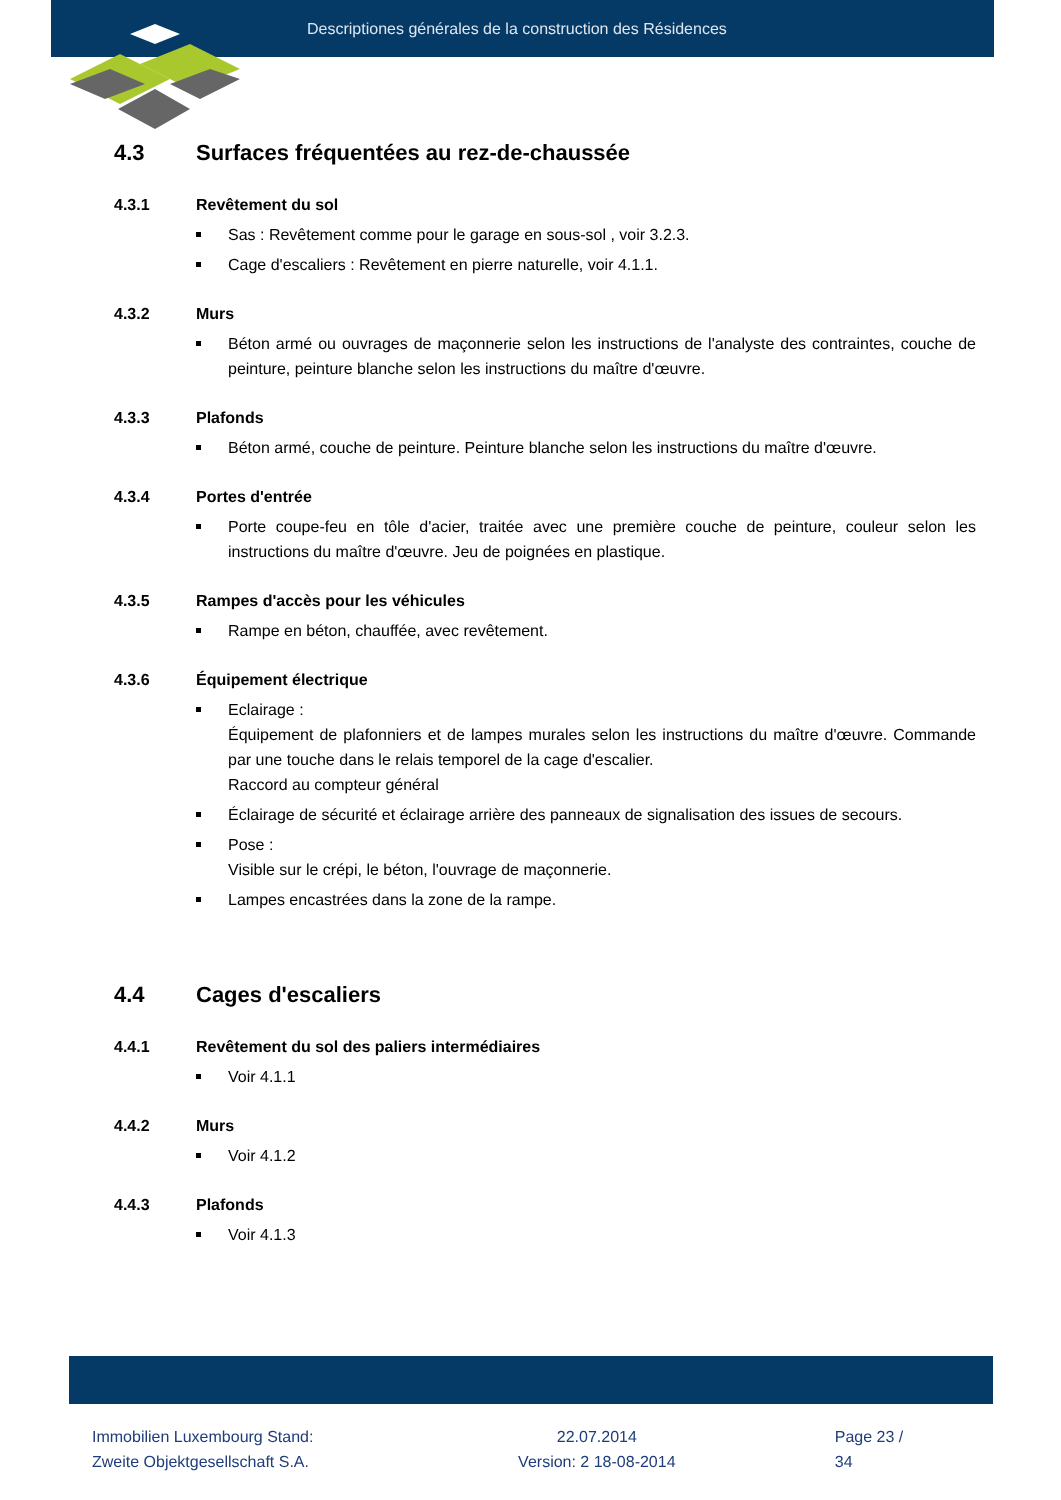Descriptiones générales de la construction des Résidences
4.3 Surfaces fréquentées au rez-de-chaussée
4.3.1 Revêtement du sol
Sas : Revêtement comme pour le garage en sous-sol , voir 3.2.3.
Cage d'escaliers : Revêtement en pierre naturelle, voir 4.1.1.
4.3.2 Murs
Béton armé ou ouvrages de maçonnerie selon les instructions de l'analyste des contraintes, couche de peinture, peinture blanche selon les instructions du maître d'œuvre.
4.3.3 Plafonds
Béton armé, couche de peinture. Peinture blanche selon les instructions du maître d'œuvre.
4.3.4 Portes d'entrée
Porte coupe-feu en tôle d'acier, traitée avec une première couche de peinture, couleur selon les instructions du maître d'œuvre. Jeu de poignées en plastique.
4.3.5 Rampes d'accès pour les véhicules
Rampe en béton, chauffée, avec revêtement.
4.3.6 Équipement électrique
Eclairage :
Équipement de plafonniers et de lampes murales selon les instructions du maître d'œuvre. Commande par une touche dans le relais temporel de la cage d'escalier.
Raccord au compteur général
Éclairage de sécurité et éclairage arrière des panneaux de signalisation des issues de secours.
Pose :
Visible sur le crépi, le béton, l'ouvrage de maçonnerie.
Lampes encastrées dans la zone de la rampe.
4.4 Cages d'escaliers
4.4.1 Revêtement du sol des paliers intermédiaires
Voir 4.1.1
4.4.2 Murs
Voir 4.1.2
4.4.3 Plafonds
Voir 4.1.3
Immobilien Luxembourg Stand:
Zweite Objektgesellschaft S.A.
22.07.2014
Version: 2 18-08-2014
Page 23 / 34